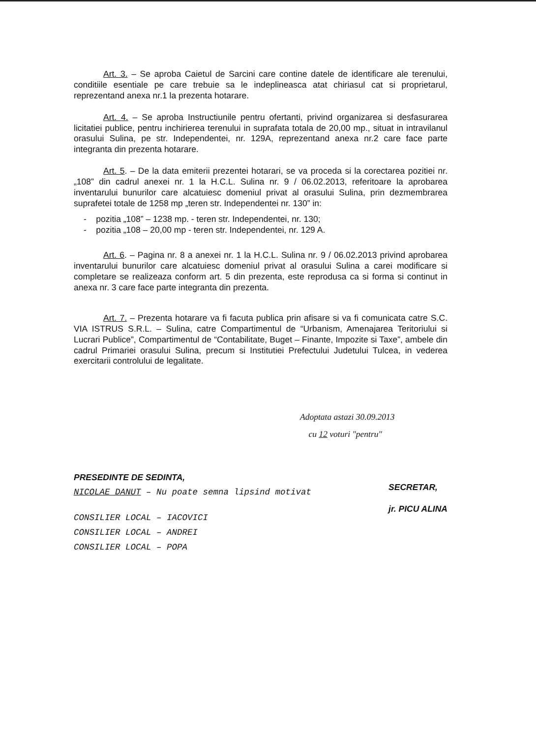Art. 3. – Se aproba Caietul de Sarcini care contine datele de identificare ale terenului, conditiile esentiale pe care trebuie sa le indeplineasca atat chiriasul cat si proprietarul, reprezentand anexa nr.1 la prezenta hotarare.
Art. 4. – Se aproba Instructiunile pentru ofertanti, privind organizarea si desfasurarea licitatiei publice, pentru inchirierea terenului in suprafata totala de 20,00 mp., situat in intravilanul orasului Sulina, pe str. Independentei, nr. 129A, reprezentand anexa nr.2 care face parte integranta din prezenta hotarare.
Art. 5. – De la data emiterii prezentei hotarari, se va proceda si la corectarea pozitiei nr. „108” din cadrul anexei nr. 1 la H.C.L. Sulina nr. 9 / 06.02.2013, referitoare la aprobarea inventarului bunurilor care alcatuiesc domeniul privat al orasului Sulina, prin dezmembrarea suprafetei totale de 1258 mp „teren str. Independentei nr. 130” in:
- pozitia „108” – 1238 mp. - teren str. Independentei, nr. 130;
- pozitia „108 – 20,00 mp - teren str. Independentei, nr. 129 A.
Art. 6. – Pagina nr. 8 a anexei nr. 1 la H.C.L. Sulina nr. 9 / 06.02.2013 privind aprobarea inventarului bunurilor care alcatuiesc domeniul privat al orasului Sulina a carei modificare si completare se realizeaza conform art. 5 din prezenta, este reprodusa ca si forma si continut in anexa nr. 3 care face parte integranta din prezenta.
Art. 7. – Prezenta hotarare va fi facuta publica prin afisare si va fi comunicata catre S.C. VIA ISTRUS S.R.L. – Sulina, catre Compartimentul de “Urbanism, Amenajarea Teritoriului si Lucrari Publice”, Compartimentul de “Contabilitate, Buget – Finante, Impozite si Taxe”, ambele din cadrul Primariei orasului Sulina, precum si Institutiei Prefectului Judetului Tulcea, in vederea exercitarii controlului de legalitate.
Adoptata astazi 30.09.2013
cu 12 voturi "pentru"
PRESEDINTE DE SEDINTA,
NICOLAE DANUT – Nu poate semna lipsind motivat
CONSILIER LOCAL – IACOVICI
CONSILIER LOCAL – ANDREI
CONSILIER LOCAL – POPA
SECRETAR,
jr. PICU ALINA